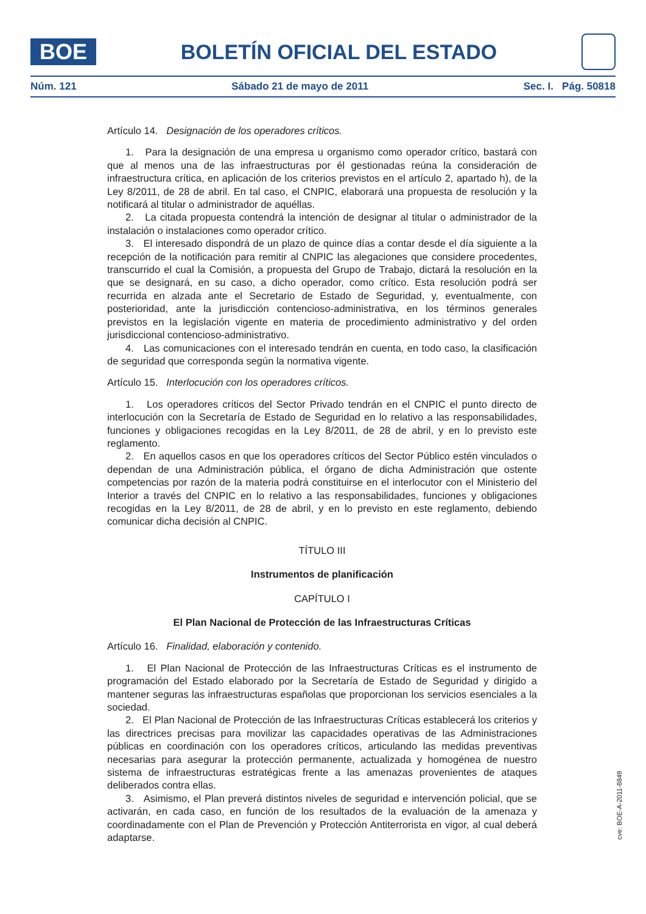BOE
BOLETÍN OFICIAL DEL ESTADO
Núm. 121 Sábado 21 de mayo de 2011 Sec. I. Pág. 50818
Artículo 14. Designación de los operadores críticos.
1. Para la designación de una empresa u organismo como operador crítico, bastará con que al menos una de las infraestructuras por él gestionadas reúna la consideración de infraestructura crítica, en aplicación de los criterios previstos en el artículo 2, apartado h), de la Ley 8/2011, de 28 de abril. En tal caso, el CNPIC, elaborará una propuesta de resolución y la notificará al titular o administrador de aquéllas.
2. La citada propuesta contendrá la intención de designar al titular o administrador de la instalación o instalaciones como operador crítico.
3. El interesado dispondrá de un plazo de quince días a contar desde el día siguiente a la recepción de la notificación para remitir al CNPIC las alegaciones que considere procedentes, transcurrido el cual la Comisión, a propuesta del Grupo de Trabajo, dictará la resolución en la que se designará, en su caso, a dicho operador, como crítico. Esta resolución podrá ser recurrida en alzada ante el Secretario de Estado de Seguridad, y, eventualmente, con posterioridad, ante la jurisdicción contencioso-administrativa, en los términos generales previstos en la legislación vigente en materia de procedimiento administrativo y del orden jurisdiccional contencioso-administrativo.
4. Las comunicaciones con el interesado tendrán en cuenta, en todo caso, la clasificación de seguridad que corresponda según la normativa vigente.
Artículo 15. Interlocución con los operadores críticos.
1. Los operadores críticos del Sector Privado tendrán en el CNPIC el punto directo de interlocución con la Secretaría de Estado de Seguridad en lo relativo a las responsabilidades, funciones y obligaciones recogidas en la Ley 8/2011, de 28 de abril, y en lo previsto este reglamento.
2. En aquellos casos en que los operadores críticos del Sector Público estén vinculados o dependan de una Administración pública, el órgano de dicha Administración que ostente competencias por razón de la materia podrá constituirse en el interlocutor con el Ministerio del Interior a través del CNPIC en lo relativo a las responsabilidades, funciones y obligaciones recogidas en la Ley 8/2011, de 28 de abril, y en lo previsto en este reglamento, debiendo comunicar dicha decisión al CNPIC.
TÍTULO III
Instrumentos de planificación
CAPÍTULO I
El Plan Nacional de Protección de las Infraestructuras Críticas
Artículo 16. Finalidad, elaboración y contenido.
1. El Plan Nacional de Protección de las Infraestructuras Críticas es el instrumento de programación del Estado elaborado por la Secretaría de Estado de Seguridad y dirigido a mantener seguras las infraestructuras españolas que proporcionan los servicios esenciales a la sociedad.
2. El Plan Nacional de Protección de las Infraestructuras Críticas establecerá los criterios y las directrices precisas para movilizar las capacidades operativas de las Administraciones públicas en coordinación con los operadores críticos, articulando las medidas preventivas necesarias para asegurar la protección permanente, actualizada y homogénea de nuestro sistema de infraestructuras estratégicas frente a las amenazas provenientes de ataques deliberados contra ellas.
3. Asimismo, el Plan preverá distintos niveles de seguridad e intervención policial, que se activarán, en cada caso, en función de los resultados de la evaluación de la amenaza y coordinadamente con el Plan de Prevención y Protección Antiterrorista en vigor, al cual deberá adaptarse.
cve: BOE-A-2011-8849